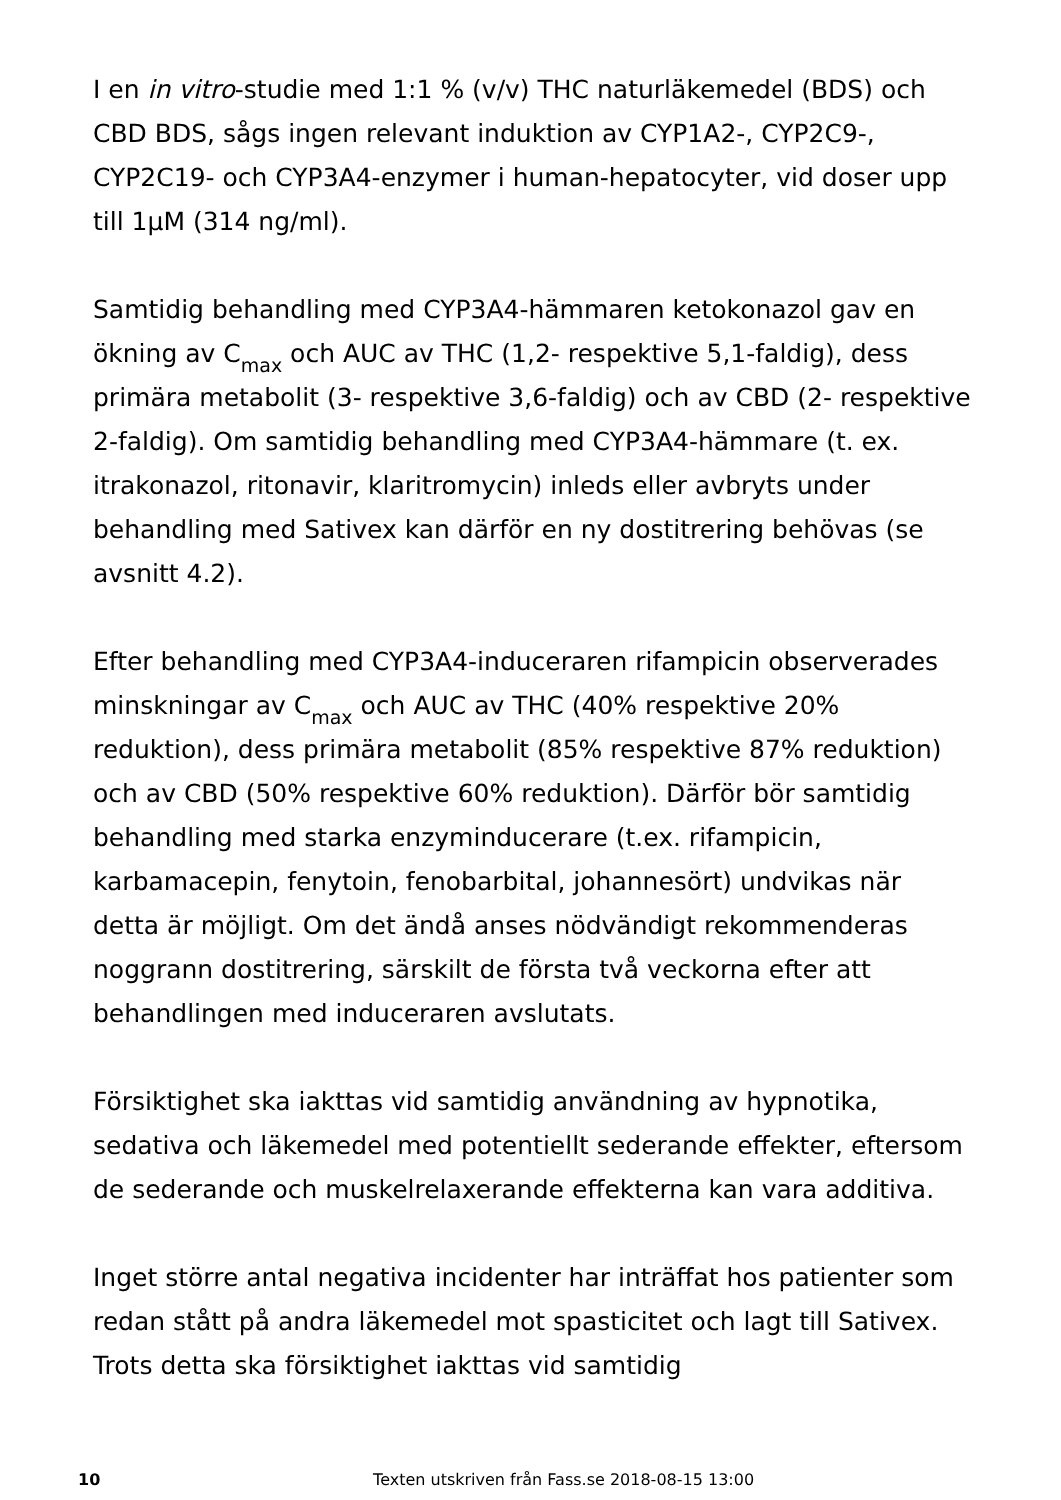I en in vitro-studie med 1:1 % (v/v) THC naturläkemedel (BDS) och CBD BDS, sågs ingen relevant induktion av CYP1A2-, CYP2C9-, CYP2C19- och CYP3A4-enzymer i human-hepatocyter, vid doser upp till 1µM (314 ng/ml).
Samtidig behandling med CYP3A4-hämmaren ketokonazol gav en ökning av C<sub>max</sub> och AUC av THC (1,2- respektive 5,1-faldig), dess primära metabolit (3- respektive 3,6-faldig) och av CBD (2- respektive 2-faldig). Om samtidig behandling med CYP3A4-hämmare (t. ex. itrakonazol, ritonavir, klaritromycin) inleds eller avbryts under behandling med Sativex kan därför en ny dostitrering behövas (se avsnitt 4.2).
Efter behandling med CYP3A4-induceraren rifampicin observerades minskningar av C<sub>max</sub> och AUC av THC (40% respektive 20% reduktion), dess primära metabolit (85% respektive 87% reduktion) och av CBD (50% respektive 60% reduktion). Därför bör samtidig behandling med starka enzyminducerare (t.ex. rifampicin, karbamacepin, fenytoin, fenobarbital, johannesört) undvikas när detta är möjligt. Om det ändå anses nödvändigt rekommenderas noggrann dostitrering, särskilt de första två veckorna efter att behandlingen med induceraren avslutats.
Försiktighet ska iakttas vid samtidig användning av hypnotika, sedativa och läkemedel med potentiellt sederande effekter, eftersom de sederande och muskelrelaxerande effekterna kan vara additiva.
Inget större antal negativa incidenter har inträffat hos patienter som redan stått på andra läkemedel mot spasticitet och lagt till Sativex. Trots detta ska försiktighet iakttas vid samtidig
10 Texten utskriven från Fass.se 2018-08-15 13:00